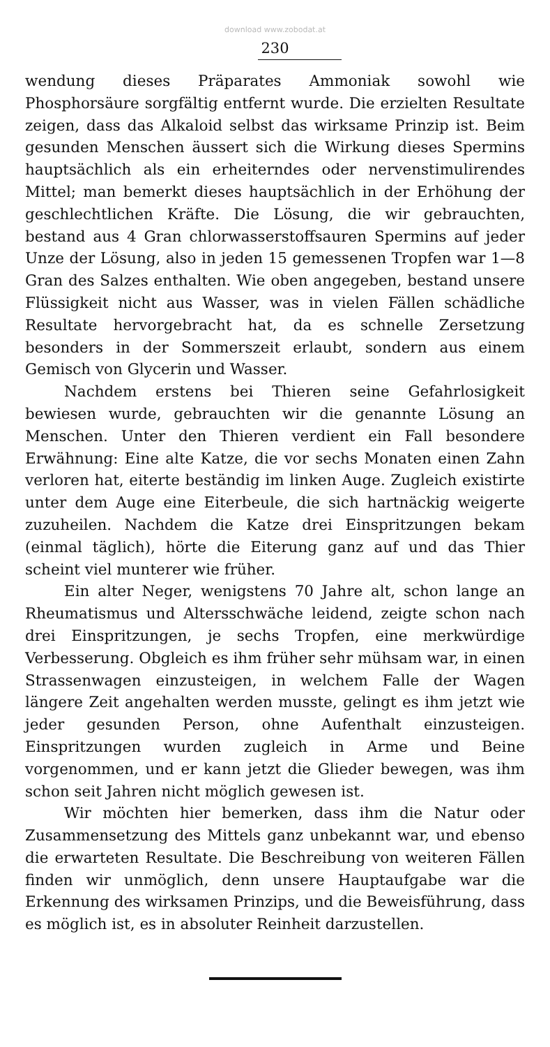download www.zobodat.at
230
wendung dieses Präparates Ammoniak sowohl wie Phosphorsäure sorgfältig entfernt wurde. Die erzielten Resultate zeigen, dass das Alkaloid selbst das wirksame Prinzip ist. Beim gesunden Menschen äussert sich die Wirkung dieses Spermins hauptsächlich als ein erheiterndes oder nervenstimulirendes Mittel; man bemerkt dieses hauptsächlich in der Erhöhung der geschlechtlichen Kräfte. Die Lösung, die wir gebrauchten, bestand aus 4 Gran chlorwasserstoffsauren Spermins auf jeder Unze der Lösung, also in jeden 15 gemessenen Tropfen war 1—8 Gran des Salzes enthalten. Wie oben angegeben, bestand unsere Flüssigkeit nicht aus Wasser, was in vielen Fällen schädliche Resultate hervorgebracht hat, da es schnelle Zersetzung besonders in der Sommerszeit erlaubt, sondern aus einem Gemisch von Glycerin und Wasser.
Nachdem erstens bei Thieren seine Gefahrlosigkeit bewiesen wurde, gebrauchten wir die genannte Lösung an Menschen. Unter den Thieren verdient ein Fall besondere Erwähnung: Eine alte Katze, die vor sechs Monaten einen Zahn verloren hat, eiterte beständig im linken Auge. Zugleich existirte unter dem Auge eine Eiterbeule, die sich hartnäckig weigerte zuzuheilen. Nachdem die Katze drei Einspritzungen bekam (einmal täglich), hörte die Eiterung ganz auf und das Thier scheint viel munterer wie früher.
Ein alter Neger, wenigstens 70 Jahre alt, schon lange an Rheumatismus und Altersschwäche leidend, zeigte schon nach drei Einspritzungen, je sechs Tropfen, eine merkwürdige Verbesserung. Obgleich es ihm früher sehr mühsam war, in einen Strassenwagen einzusteigen, in welchem Falle der Wagen längere Zeit angehalten werden musste, gelingt es ihm jetzt wie jeder gesunden Person, ohne Aufenthalt einzusteigen. Einspritzungen wurden zugleich in Arme und Beine vorgenommen, und er kann jetzt die Glieder bewegen, was ihm schon seit Jahren nicht möglich gewesen ist.
Wir möchten hier bemerken, dass ihm die Natur oder Zusammensetzung des Mittels ganz unbekannt war, und ebenso die erwarteten Resultate. Die Beschreibung von weiteren Fällen finden wir unmöglich, denn unsere Hauptaufgabe war die Erkennung des wirksamen Prinzips, und die Beweisführung, dass es möglich ist, es in absoluter Reinheit darzustellen.